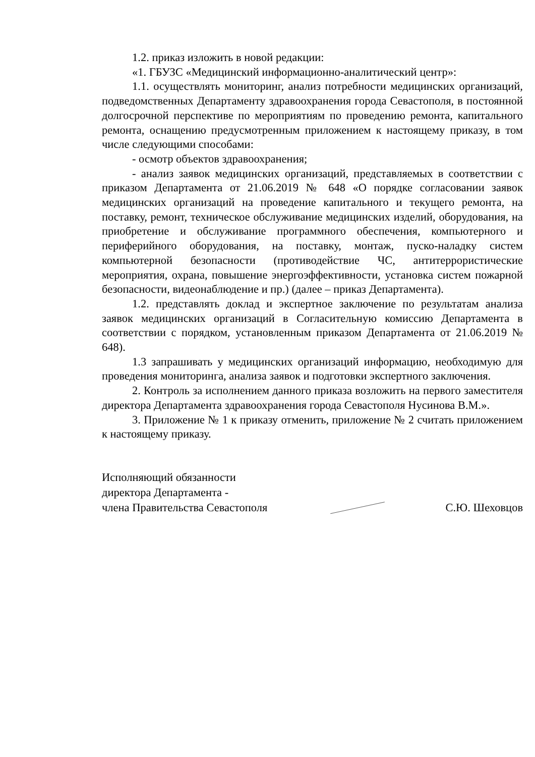1.2. приказ изложить в новой редакции:
«1. ГБУЗС «Медицинский информационно-аналитический центр»:
1.1. осуществлять мониторинг, анализ потребности медицинских организаций, подведомственных Департаменту здравоохранения города Севастополя, в постоянной долгосрочной перспективе по мероприятиям по проведению ремонта, капитального ремонта, оснащению предусмотренным приложением к настоящему приказу, в том числе следующими способами:
- осмотр объектов здравоохранения;
- анализ заявок медицинских организаций, представляемых в соответствии с приказом Департамента от 21.06.2019 № 648 «О порядке согласовании заявок медицинских организаций на проведение капитального и текущего ремонта, на поставку, ремонт, техническое обслуживание медицинских изделий, оборудования, на приобретение и обслуживание программного обеспечения, компьютерного и периферийного оборудования, на поставку, монтаж, пуско-наладку систем компьютерной безопасности (противодействие ЧС, антитеррористические мероприятия, охрана, повышение энергоэффективности, установка систем пожарной безопасности, видеонаблюдение и пр.) (далее – приказ Департамента).
1.2. представлять доклад и экспертное заключение по результатам анализа заявок медицинских организаций в Согласительную комиссию Департамента в соответствии с порядком, установленным приказом Департамента от 21.06.2019 № 648).
1.3 запрашивать у медицинских организаций информацию, необходимую для проведения мониторинга, анализа заявок и подготовки экспертного заключения.
2. Контроль за исполнением данного приказа возложить на первого заместителя директора Департамента здравоохранения города Севастополя Нусинова В.М.».
3. Приложение № 1 к приказу отменить, приложение № 2 считать приложением к настоящему приказу.
Исполняющий обязанности
директора Департамента -
члена Правительства Севастополя
С.Ю. Шеховцов